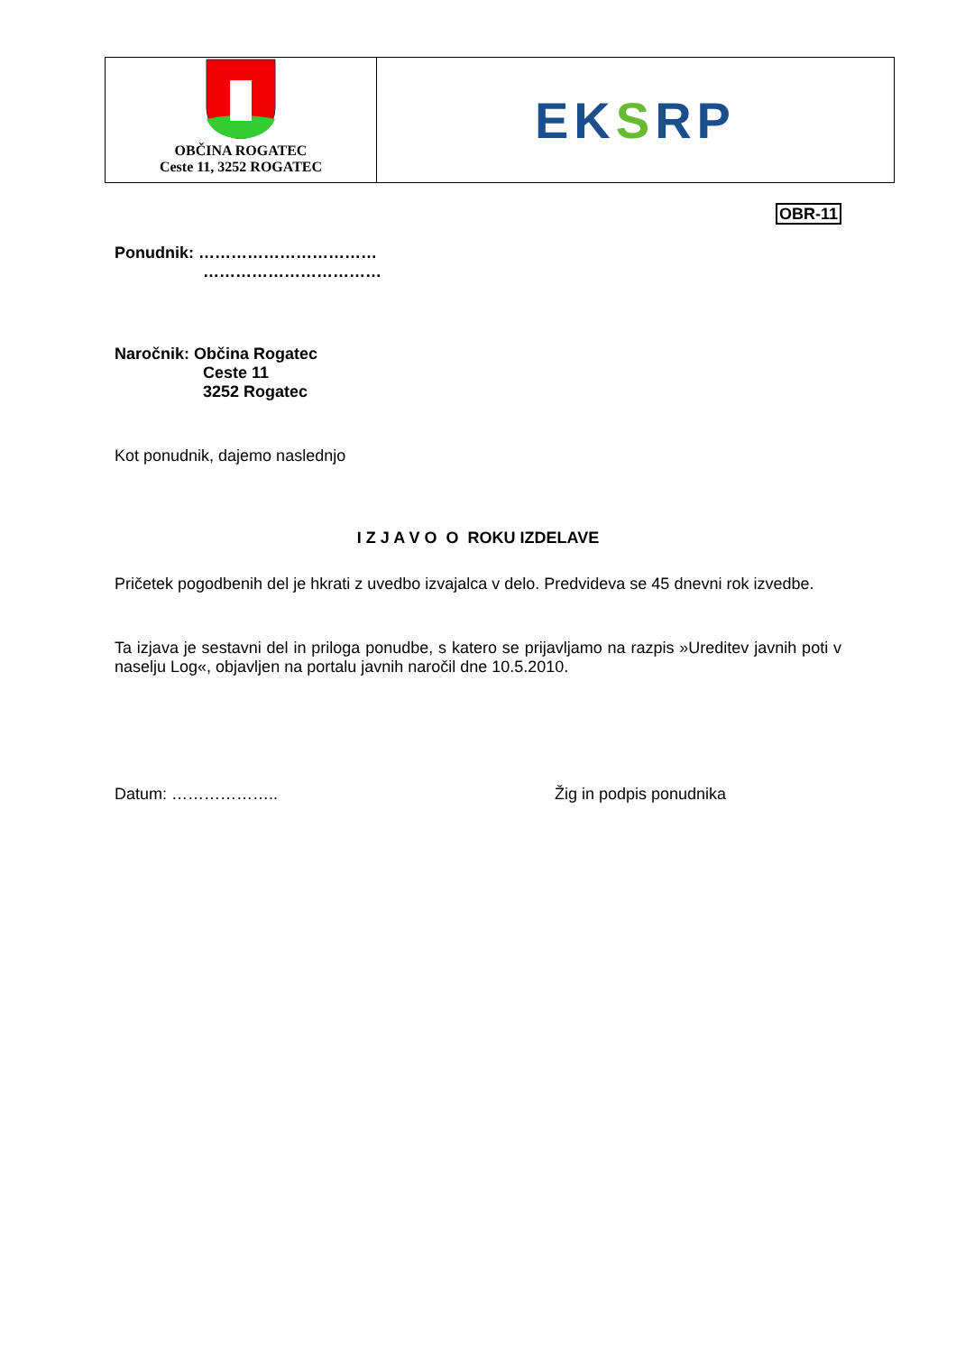OBČINA ROGATEC
Ceste 11, 3252 ROGATEC
EKSRP
OBR-11
Ponudnik: ……………………………
……………………………
Naročnik: Občina Rogatec
Ceste 11
3252 Rogatec
Kot ponudnik, dajemo naslednjo
I Z J A V O O ROKU IZDELAVE
Pričetek pogodbenih del je hkrati z uvedbo izvajalca v delo. Predvideva se 45 dnevni rok izvedbe.
Ta izjava je sestavni del in priloga ponudbe, s katero se prijavljamo na razpis »Ureditev javnih poti v naselju Log«, objavljen na portalu javnih naročil dne 10.5.2010.
Datum: ……………….. Žig in podpis ponudnika